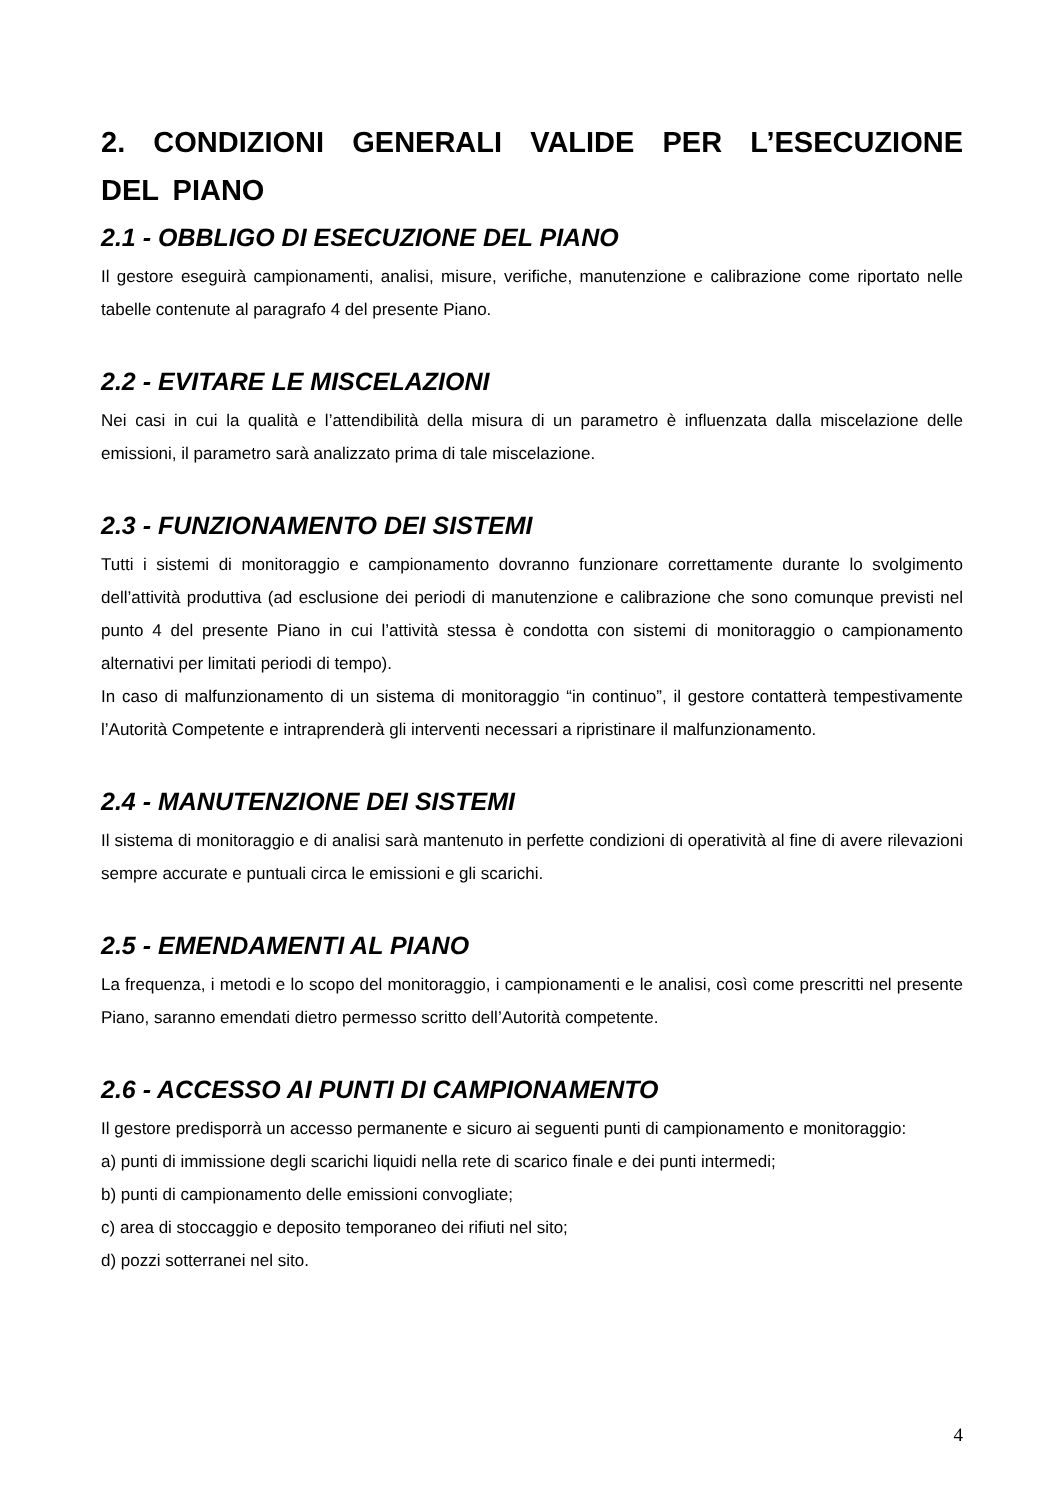2. CONDIZIONI GENERALI VALIDE PER L’ESECUZIONE DEL PIANO
2.1 - OBBLIGO DI ESECUZIONE DEL PIANO
Il gestore eseguirà campionamenti, analisi, misure, verifiche, manutenzione e calibrazione come riportato nelle tabelle contenute al paragrafo 4 del presente Piano.
2.2 - EVITARE LE MISCELAZIONI
Nei casi in cui la qualità e l’attendibilità della misura di un parametro è influenzata dalla miscelazione delle emissioni, il parametro sarà analizzato prima di tale miscelazione.
2.3 - FUNZIONAMENTO DEI SISTEMI
Tutti i sistemi di monitoraggio e campionamento dovranno funzionare correttamente durante lo svolgimento dell’attività produttiva (ad esclusione dei periodi di manutenzione e calibrazione che sono comunque previsti nel punto 4 del presente Piano in cui l’attività stessa è condotta con sistemi di monitoraggio o campionamento alternativi per limitati periodi di tempo).
In caso di malfunzionamento di un sistema di monitoraggio “in continuo”, il gestore contatterà tempestivamente l’Autorità Competente e intraprenderà gli interventi necessari a ripristinare il malfunzionamento.
2.4 - MANUTENZIONE DEI SISTEMI
Il sistema di monitoraggio e di analisi sarà mantenuto in perfette condizioni di operatività al fine di avere rilevazioni sempre accurate e puntuali circa le emissioni e gli scarichi.
2.5 - EMENDAMENTI AL PIANO
La frequenza, i metodi e lo scopo del monitoraggio, i campionamenti e le analisi, così come prescritti nel presente Piano, saranno emendati dietro permesso scritto dell’Autorità competente.
2.6 - ACCESSO AI PUNTI DI CAMPIONAMENTO
Il gestore predisporrà un accesso permanente e sicuro ai seguenti punti di campionamento e monitoraggio:
a) punti di immissione degli scarichi liquidi nella rete di scarico finale e dei punti intermedi;
b) punti di campionamento delle emissioni convogliate;
c) area di stoccaggio e deposito temporaneo dei rifiuti nel sito;
d) pozzi sotterranei nel sito.
4